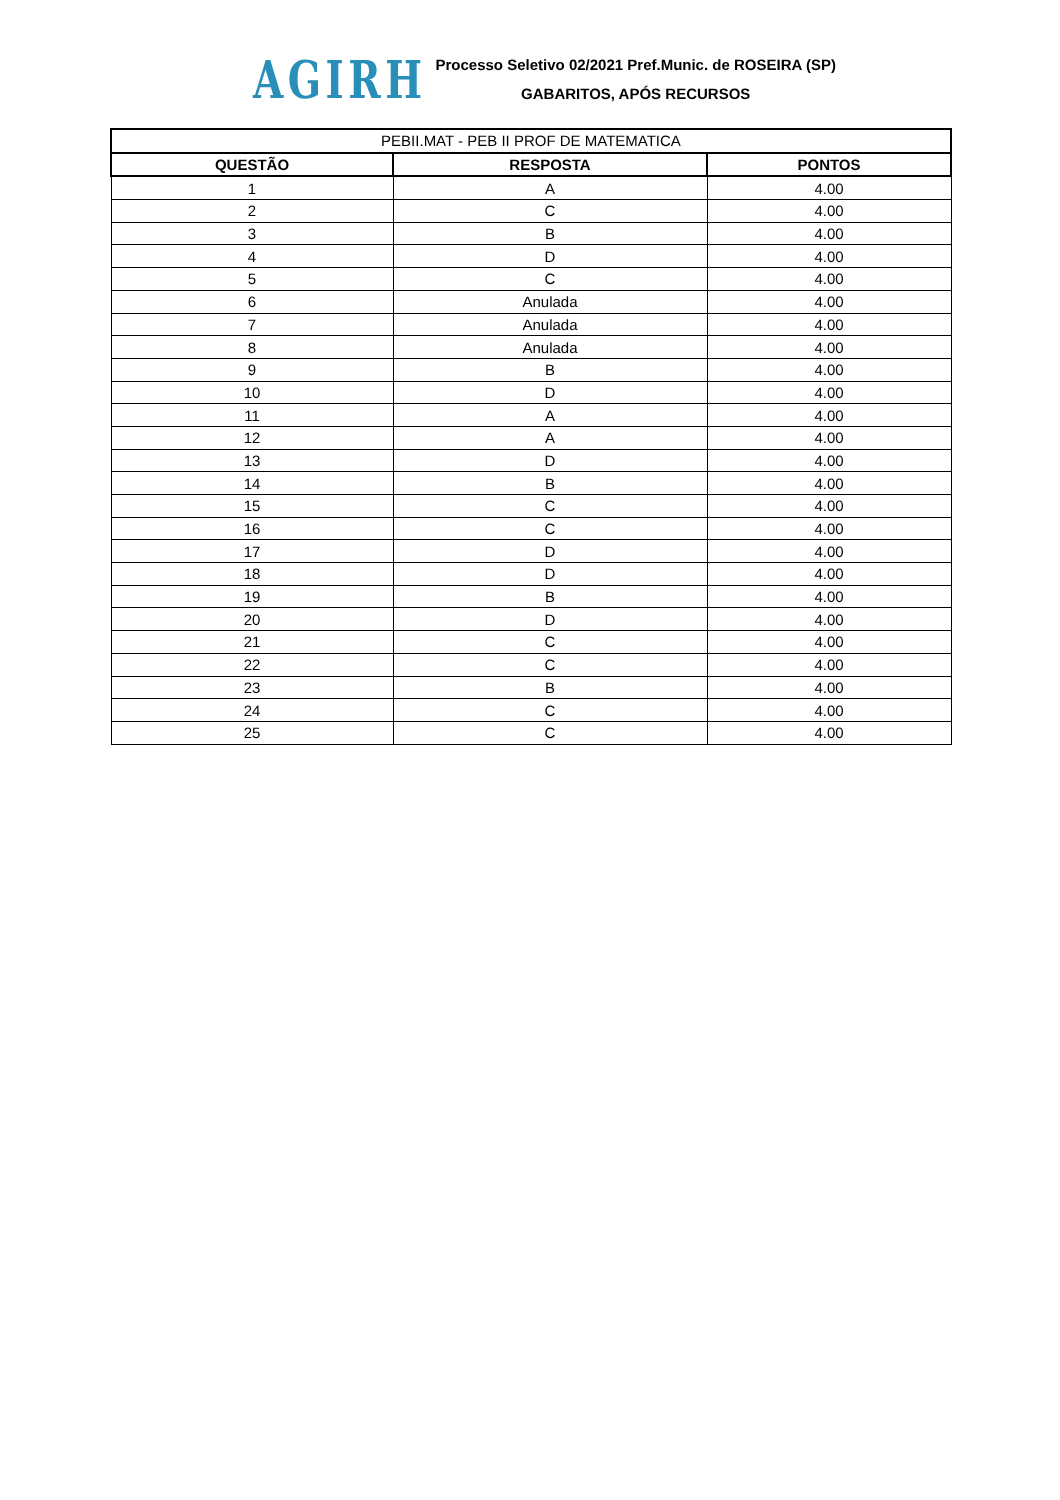AGIRH
Processo Seletivo 02/2021 Pref.Munic. de ROSEIRA (SP)
GABARITOS, APÓS RECURSOS
| PEBII.MAT - PEB II PROF DE MATEMATICA | | |
| --- | --- | --- |
| QUESTÃO | RESPOSTA | PONTOS |
| 1 | A | 4.00 |
| 2 | C | 4.00 |
| 3 | B | 4.00 |
| 4 | D | 4.00 |
| 5 | C | 4.00 |
| 6 | Anulada | 4.00 |
| 7 | Anulada | 4.00 |
| 8 | Anulada | 4.00 |
| 9 | B | 4.00 |
| 10 | D | 4.00 |
| 11 | A | 4.00 |
| 12 | A | 4.00 |
| 13 | D | 4.00 |
| 14 | B | 4.00 |
| 15 | C | 4.00 |
| 16 | C | 4.00 |
| 17 | D | 4.00 |
| 18 | D | 4.00 |
| 19 | B | 4.00 |
| 20 | D | 4.00 |
| 21 | C | 4.00 |
| 22 | C | 4.00 |
| 23 | B | 4.00 |
| 24 | C | 4.00 |
| 25 | C | 4.00 |